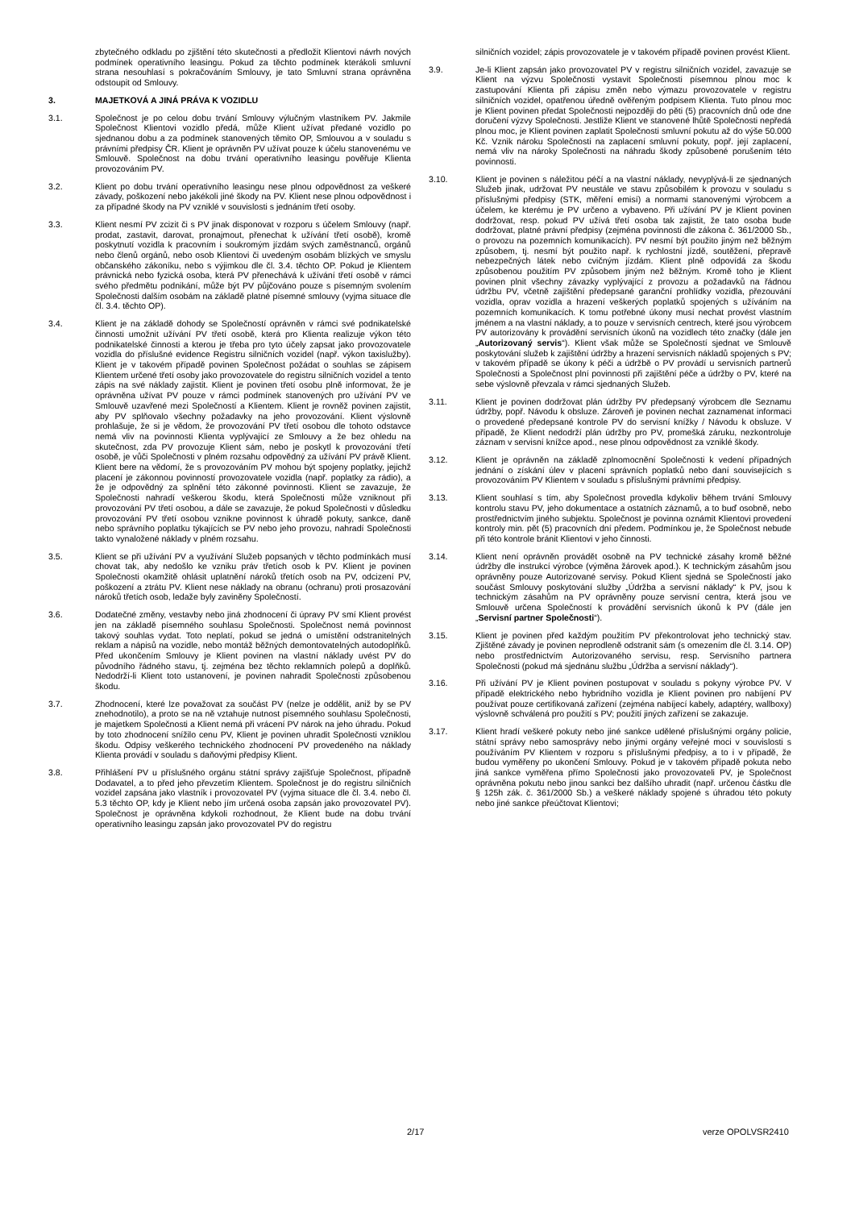zbytečného odkladu po zjištění této skutečnosti a předložit Klientovi návrh nových podmínek operativního leasingu. Pokud za těchto podmínek kterákoli smluvní strana nesouhlasí s pokračováním Smlouvy, je tato Smluvní strana oprávněna odstoupit od Smlouvy.
3. MAJETKOVÁ A JINÁ PRÁVA K VOZIDLU
3.1. Společnost je po celou dobu trvání Smlouvy výlučným vlastníkem PV. Jakmile Společnost Klientovi vozidlo předá, může Klient užívat předané vozidlo po sjednanou dobu a za podmínek stanovených těmito OP, Smlouvou a v souladu s právními předpisy ČR. Klient je oprávněn PV užívat pouze k účelu stanovenému ve Smlouvě. Společnost na dobu trvání operativního leasingu pověřuje Klienta provozováním PV.
3.2. Klient po dobu trvání operativního leasingu nese plnou odpovědnost za veškeré závady, poškození nebo jakékoli jiné škody na PV. Klient nese plnou odpovědnost i za případné škody na PV vzniklé v souvislosti s jednáním třetí osoby.
3.3. Klient nesmí PV zcizit či s PV jinak disponovat v rozporu s účelem Smlouvy (např. prodat, zastavit, darovat, pronajmout, přenechat k užívání třetí osobě), kromě poskytnutí vozidla k pracovním i soukromým jízdám svých zaměstnanců, orgánů nebo členů orgánů, nebo osob Klientovi či uvedeným osobám blízkých ve smyslu občanského zákoníku, nebo s výjimkou dle čl. 3.4. těchto OP. Pokud je Klientem právnická nebo fyzická osoba, která PV přenechává k užívání třetí osobě v rámci svého předmětu podnikání, může být PV půjčováno pouze s písemným svolením Společnosti dalším osobám na základě platné písemné smlouvy (vyjma situace dle čl. 3.4. těchto OP).
3.4. Klient je na základě dohody se Společností oprávněn v rámci své podnikatelské činnosti umožnit užívání PV třetí osobě, která pro Klienta realizuje výkon této podnikatelské činnosti a kterou je třeba pro tyto účely zapsat jako provozovatele vozidla do příslušné evidence Registru silničních vozidel (např. výkon taxislužby). Klient je v takovém případě povinen Společnost požádat o souhlas se zápisem Klientem určené třetí osoby jako provozovatele do registru silničních vozidel a tento zápis na své náklady zajistit. Klient je povinen třetí osobu plně informovat, že je oprávněna užívat PV pouze v rámci podmínek stanovených pro užívání PV ve Smlouvě uzavřené mezi Společností a Klientem. Klient je rovněž povinen zajistit, aby PV splňovalo všechny požadavky na jeho provozování. Klient výslovně prohlašuje, že si je vědom, že provozování PV třetí osobou dle tohoto odstavce nemá vliv na povinnosti Klienta vyplývající ze Smlouvy a že bez ohledu na skutečnost, zda PV provozuje Klient sám, nebo je poskytl k provozování třetí osobě, je vůči Společnosti v plném rozsahu odpovědný za užívání PV právě Klient. Klient bere na vědomí, že s provozováním PV mohou být spojeny poplatky, jejichž placení je zákonnou povinností provozovatele vozidla (např. poplatky za rádio), a že je odpovědný za splnění této zákonné povinnosti. Klient se zavazuje, že Společnosti nahradí veškerou škodu, která Společnosti může vzniknout při provozování PV třetí osobou, a dále se zavazuje, že pokud Společnosti v důsledku provozování PV třetí osobou vznikne povinnost k úhradě pokuty, sankce, daně nebo správního poplatku týkajících se PV nebo jeho provozu, nahradí Společnosti takto vynaložené náklady v plném rozsahu.
3.5. Klient se při užívání PV a využívání Služeb popsaných v těchto podmínkách musí chovat tak, aby nedošlo ke vzniku práv třetích osob k PV. Klient je povinen Společnosti okamžitě ohlásit uplatnění nároků třetích osob na PV, odcizení PV, poškození a ztrátu PV. Klient nese náklady na obranu (ochranu) proti prosazování nároků třetích osob, ledaže byly zaviněny Společností.
3.6. Dodatečné změny, vestavby nebo jiná zhodnocení či úpravy PV smí Klient provést jen na základě písemného souhlasu Společnosti. Společnost nemá povinnost takový souhlas vydat. Toto neplatí, pokud se jedná o umístění odstranitelných reklam a nápisů na vozidle, nebo montáž běžných demontovatelných autodoplňků. Před ukončením Smlouvy je Klient povinen na vlastní náklady uvést PV do původního řádného stavu, tj. zejména bez těchto reklamních polepů a doplňků. Nedodrží-li Klient toto ustanovení, je povinen nahradit Společnosti způsobenou škodu.
3.7. Zhodnocení, které lze považovat za součást PV (nelze je oddělit, aniž by se PV znehodnotilo), a proto se na ně vztahuje nutnost písemného souhlasu Společnosti, je majetkem Společnosti a Klient nemá při vrácení PV nárok na jeho úhradu. Pokud by toto zhodnocení snížilo cenu PV, Klient je povinen uhradit Společnosti vzniklou škodu. Odpisy veškerého technického zhodnocení PV provedeného na náklady Klienta provádí v souladu s daňovými předpisy Klient.
3.8. Přihlášení PV u příslušného orgánu státní správy zajišťuje Společnost, případně Dodavatel, a to před jeho převzetím Klientem. Společnost je do registru silničních vozidel zapsána jako vlastník i provozovatel PV (vyjma situace dle čl. 3.4. nebo čl. 5.3 těchto OP, kdy je Klient nebo jím určená osoba zapsán jako provozovatel PV). Společnost je oprávněna kdykoli rozhodnout, že Klient bude na dobu trvání operativního leasingu zapsán jako provozovatel PV do registru
silničních vozidel; zápis provozovatele je v takovém případě povinen provést Klient.
3.9. Je-li Klient zapsán jako provozovatel PV v registru silničních vozidel, zavazuje se Klient na výzvu Společnosti vystavit Společnosti písemnou plnou moc k zastupování Klienta při zápisu změn nebo výmazu provozovatele v registru silničních vozidel, opatřenou úředně ověřeným podpisem Klienta. Tuto plnou moc je Klient povinen předat Společnosti nejpozději do pěti (5) pracovních dnů ode dne doručení výzvy Společnosti. Jestliže Klient ve stanovené lhůtě Společnosti nepředá plnou moc, je Klient povinen zaplatit Společnosti smluvní pokutu až do výše 50.000 Kč. Vznik nároku Společnosti na zaplacení smluvní pokuty, popř. její zaplacení, nemá vliv na nároky Společnosti na náhradu škody způsobené porušením této povinnosti.
3.10. Klient je povinen s náležitou péčí a na vlastní náklady, nevyplývá-li ze sjednaných Služeb jinak, udržovat PV neustále ve stavu způsobilém k provozu v souladu s příslušnými předpisy (STK, měření emisí) a normami stanovenými výrobcem a účelem, ke kterému je PV určeno a vybaveno. Při užívání PV je Klient povinen dodržovat, resp. pokud PV užívá třetí osoba tak zajistit, že tato osoba bude dodržovat, platné právní předpisy (zejména povinnosti dle zákona č. 361/2000 Sb., o provozu na pozemních komunikacích). PV nesmí být použito jiným než běžným způsobem, tj. nesmí být použito např. k rychlostní jízdě, soutěžení, přepravě nebezpečných látek nebo cvičným jízdám. Klient plně odpovídá za škodu způsobenou použitím PV způsobem jiným než běžným. Kromě toho je Klient povinen plnit všechny závazky vyplývající z provozu a požadavků na řádnou údržbu PV, včetně zajištění předepsané garanční prohlídky vozidla, přezouvání vozidla, oprav vozidla a hrazení veškerých poplatků spojených s užíváním na pozemních komunikacích. K tomu potřebné úkony musí nechat provést vlastním jménem a na vlastní náklady, a to pouze v servisních centrech, které jsou výrobcem PV autorizovány k provádění servisních úkonů na vozidlech této značky (dále jen „Autorizovaný servis“). Klient však může se Společností sjednat ve Smlouvě poskytování služeb k zajištění údržby a hrazení servisních nákladů spojených s PV; v takovém případě se úkony k péči a údržbě o PV provádí u servisních partnerů Společnosti a Společnost plní povinnosti při zajištění péče a údržby o PV, které na sebe výslovně převzala v rámci sjednaných Služeb.
3.11. Klient je povinen dodržovat plán údržby PV předepsaný výrobcem dle Seznamu údržby, popř. Návodu k obsluze. Zároveň je povinen nechat zaznamenat informaci o provedené předepsané kontrole PV do servisní knížky / Návodu k obsluze. V případě, že Klient nedodrží plán údržby pro PV, promešká záruku, nezkontroluje záznam v servisní knížce apod., nese plnou odpovědnost za vzniklé škody.
3.12. Klient je oprávněn na základě zplnomocnění Společnosti k vedení případných jednání o získání úlev v placení správních poplatků nebo daní souvisejících s provozováním PV Klientem v souladu s příslušnými právními předpisy.
3.13. Klient souhlasí s tím, aby Společnost provedla kdykoliv během trvání Smlouvy kontrolu stavu PV, jeho dokumentace a ostatních záznamů, a to buď osobně, nebo prostřednictvím jiného subjektu. Společnost je povinna oznámit Klientovi provedení kontroly min. pět (5) pracovních dní předem. Podmínkou je, že Společnost nebude při této kontrole bránit Klientovi v jeho činnosti.
3.14. Klient není oprávněn provádět osobně na PV technické zásahy kromě běžné údržby dle instrukcí výrobce (výměna žárovek apod.). K technickým zásahům jsou oprávněny pouze Autorizované servisy. Pokud Klient sjedná se Společností jako součást Smlouvy poskytování služby „Údržba a servisní náklady“ k PV, jsou k technickým zásahům na PV oprávněny pouze servisní centra, která jsou ve Smlouvě určena Společností k provádění servisních úkonů k PV (dále jen „Servisní partner Společnosti“).
3.15. Klient je povinen před každým použitím PV překontrolovat jeho technický stav. Zjištěné závady je povinen neprodleně odstranit sám (s omezením dle čl. 3.14. OP) nebo prostřednictvím Autorizovaného servisu, resp. Servisního partnera Společnosti (pokud má sjednánu službu „Údržba a servisní náklady“).
3.16. Při užívání PV je Klient povinen postupovat v souladu s pokyny výrobce PV. V případě elektrického nebo hybridního vozidla je Klient povinen pro nabíjení PV používat pouze certifikovaná zařízení (zejména nabíjecí kabely, adaptéry, wallboxy) výslovně schválená pro použití s PV; použití jiných zařízení se zakazuje.
3.17. Klient hradí veškeré pokuty nebo jiné sankce udělené příslušnými orgány policie, státní správy nebo samosprávy nebo jinými orgány veřejné moci v souvislosti s používáním PV Klientem v rozporu s příslušnými předpisy, a to i v případě, že budou vyměřeny po ukončení Smlouvy. Pokud je v takovém případě pokuta nebo jiná sankce vyměřena přímo Společnosti jako provozovateli PV, je Společnost oprávněna pokutu nebo jinou sankci bez dalšího uhradit (např. určenou částku dle § 125h zák. č. 361/2000 Sb.) a veškeré náklady spojené s úhradou této pokuty nebo jiné sankce přeúčtovat Klientovi;
2/17 verze OPOLVSR2410